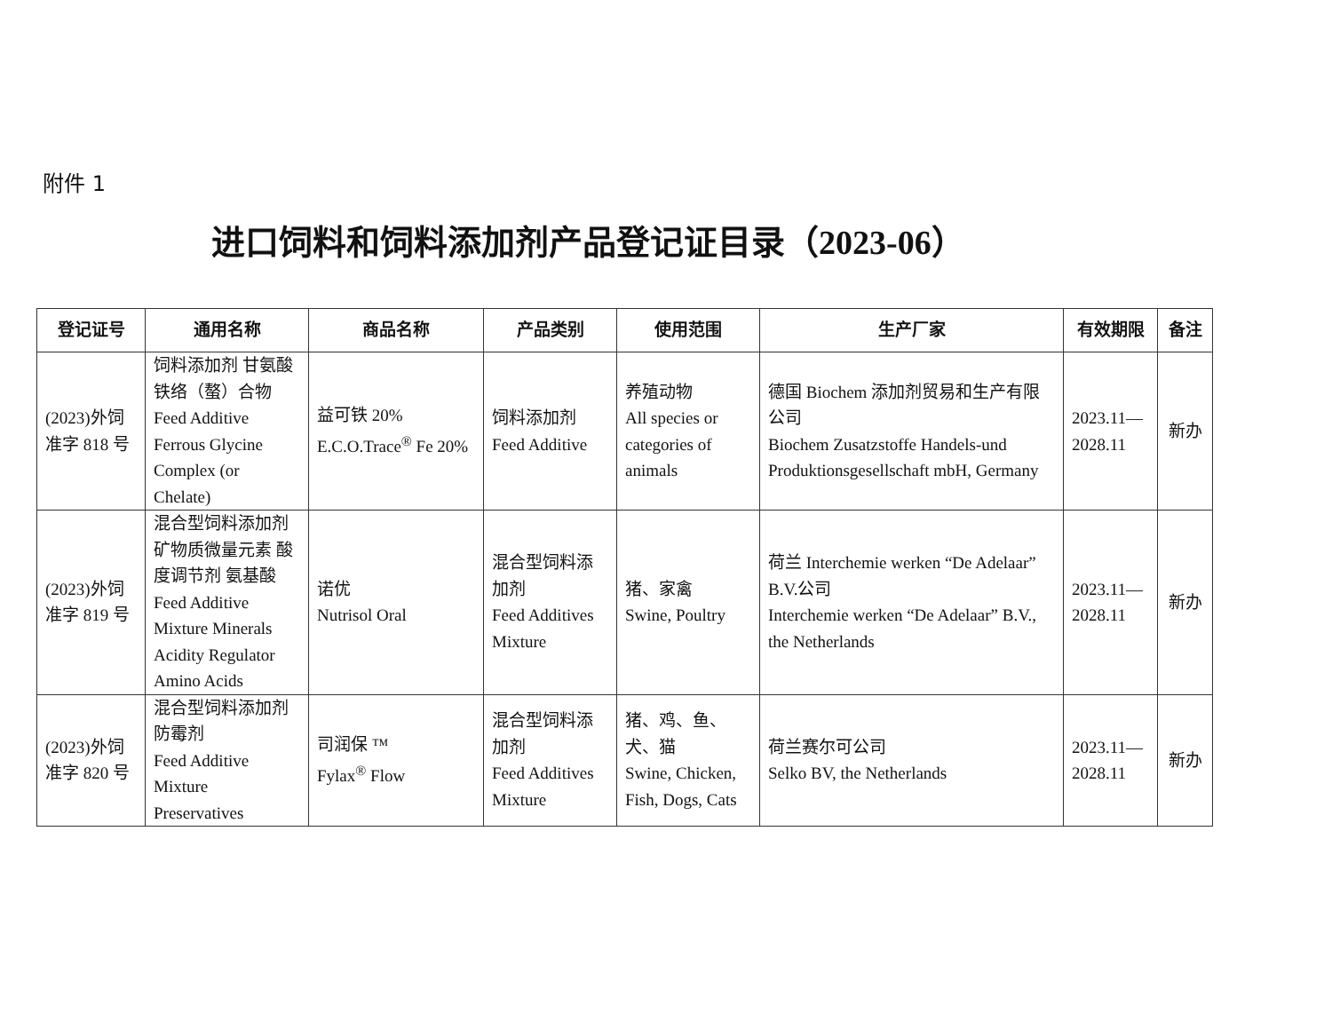附件 1
进口饲料和饲料添加剂产品登记证目录（2023-06）
| 登记证号 | 通用名称 | 商品名称 | 产品类别 | 使用范围 | 生产厂家 | 有效期限 | 备注 |
| --- | --- | --- | --- | --- | --- | --- | --- |
| (2023)外饲准字 818 号 | 饲料添加剂 甘氨酸铁络（螯）合物 Feed Additive Ferrous Glycine Complex (or Chelate) | 益可铁 20% E.C.O.Trace<sup>®</sup> Fe 20% | 饲料添加剂 Feed Additive | 养殖动物 All species or categories of animals | 德国 Biochem 添加剂贸易和生产有限公司 Biochem Zusatzstoffe Handels-und Produktionsgesellschaft mbH, Germany | 2023.11—2028.11 | 新办 |
| (2023)外饲准字 819 号 | 混合型饲料添加剂 矿物质微量元素 酸度调节剂 氨基酸 Feed Additive Mixture Minerals Acidity Regulator Amino Acids | 诺优 Nutrisol Oral | 混合型饲料添加剂 Feed Additives Mixture | 猪、家禽 Swine, Poultry | 荷兰 Interchemie werken “De Adelaar” B.V.公司 Interchemie werken “De Adelaar” B.V., the Netherlands | 2023.11—2028.11 | 新办 |
| (2023)外饲准字 820 号 | 混合型饲料添加剂 防霉剂 Feed Additive Mixture Preservatives | 司润保 ™ Fylax<sup>®</sup> Flow | 混合型饲料添加剂 Feed Additives Mixture | 猪、鸡、鱼、犬、猫 Swine, Chicken, Fish, Dogs, Cats | 荷兰赛尔可公司 Selko BV, the Netherlands | 2023.11—2028.11 | 新办 |